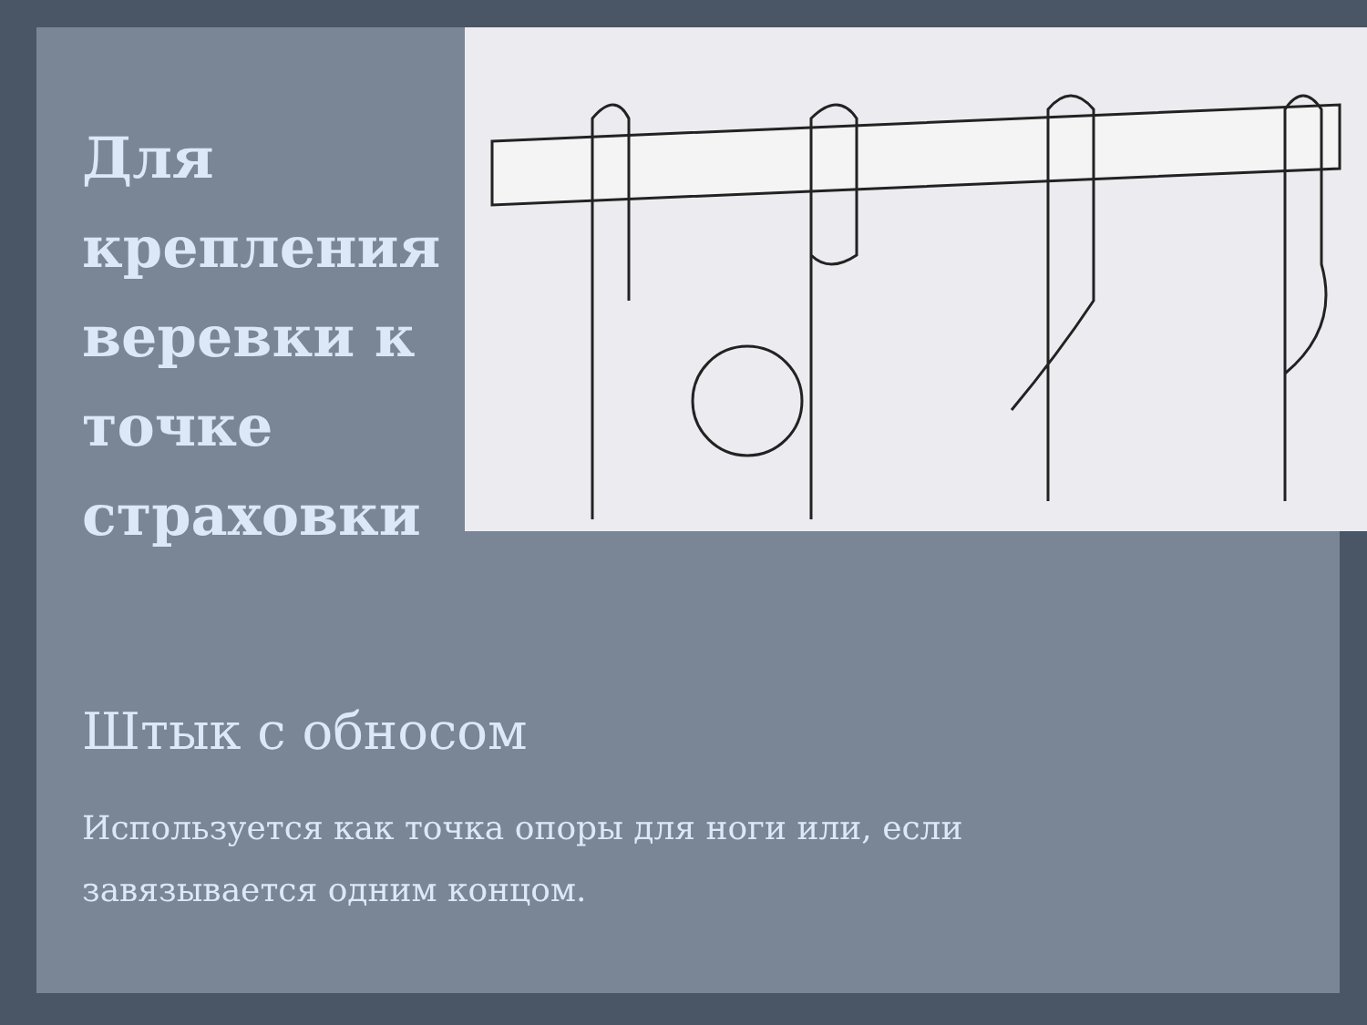Для крепления веревки к точке страховки
Штык с обносом
Используется как точка опоры для ноги или, если завязывается одним концом.